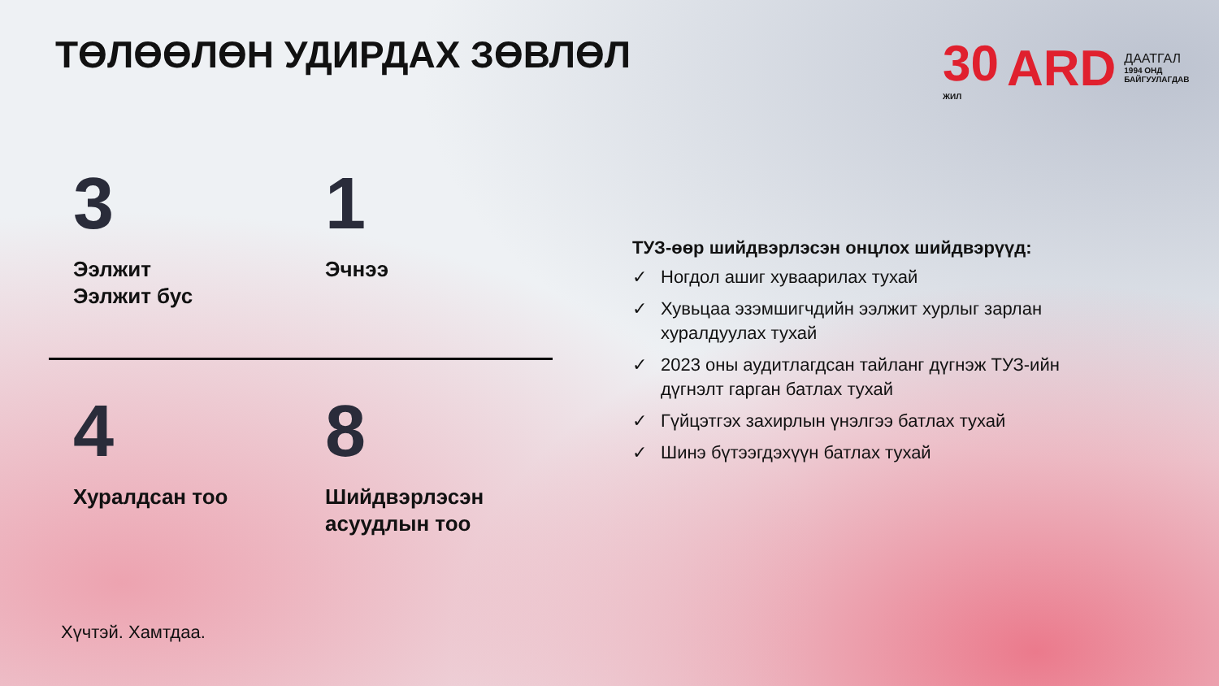ТӨЛӨӨЛӨН УДИРДАХ ЗӨВЛӨЛ
30
ЖИЛ
ARD
ДААТГАЛ
1994 ОНД БАЙГУУЛАГДАВ
3
Ээлжит
Ээлжит бус
1
Эчнээ
4
Хуралдсан тоо
8
Шийдвэрлэсэн
асуудлын тоо
ТУЗ-өөр шийдвэрлэсэн онцлох шийдвэрүүд:
✓ Ногдол ашиг хуваарилах тухай
✓ Хувьцаа эзэмшигчдийн ээлжит хурлыг зарлан хуралдуулах тухай
✓ 2023 оны аудитлагдсан тайланг дүгнэж ТУЗ-ийн дүгнэлт гарган батлах тухай
✓ Гүйцэтгэх захирлын үнэлгээ батлах тухай
✓ Шинэ бүтээгдэхүүн батлах тухай
Хүчтэй. Хамтдаа.